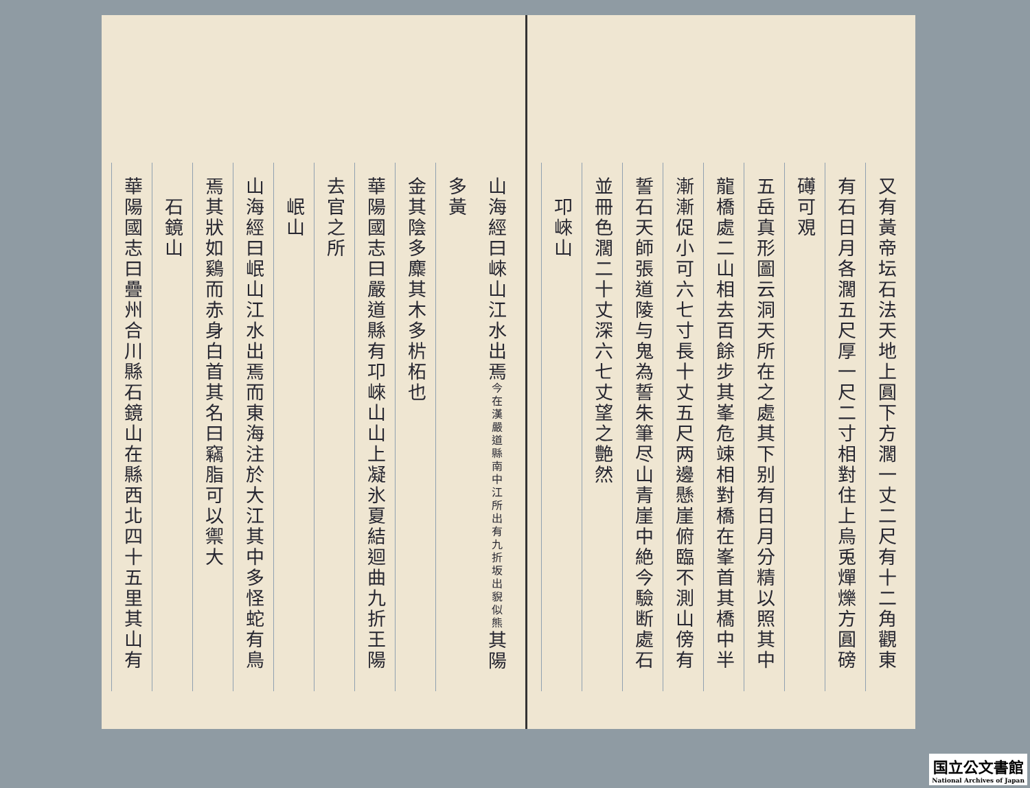又有黃帝坛石法天地上圓下方濶一丈二尺有十二角觀東
有石日月各濶五尺厚一尺二寸相對住上烏兎燀爍方圓磅
礡可覌
五岳真形圖云洞天所在之處其下别有日月分精以照其中
龍橋處二山相去百餘步其峯危竦相對橋在峯首其橋中半
漸漸促小可六七寸長十丈五尺两邊懸崖俯臨不測山傍有
誓石天師張道陵与鬼為誓朱筆尽山青崖中絶今驗断處石
並冊色濶二十丈深六七丈望之艶然
　卭崍山
山海經曰崍山江水出焉今在漢嚴道縣南中江所出有九折坂出貎似熊其陽多黃
金其陰多麋其木多㭊柘也
華陽國志曰嚴道縣有卭崍山山上凝氷夏結迴曲九折王陽
去官之所
　岷山
山海經曰岷山江水出焉而東海注於大江其中多怪蛇有鳥
焉其狀如鷄而赤身白首其名曰竊脂可以禦大
　石鏡山
華陽國志曰疊州合川縣石鏡山在縣西北四十五里其山有
国立公文書館
National Archives of Japan